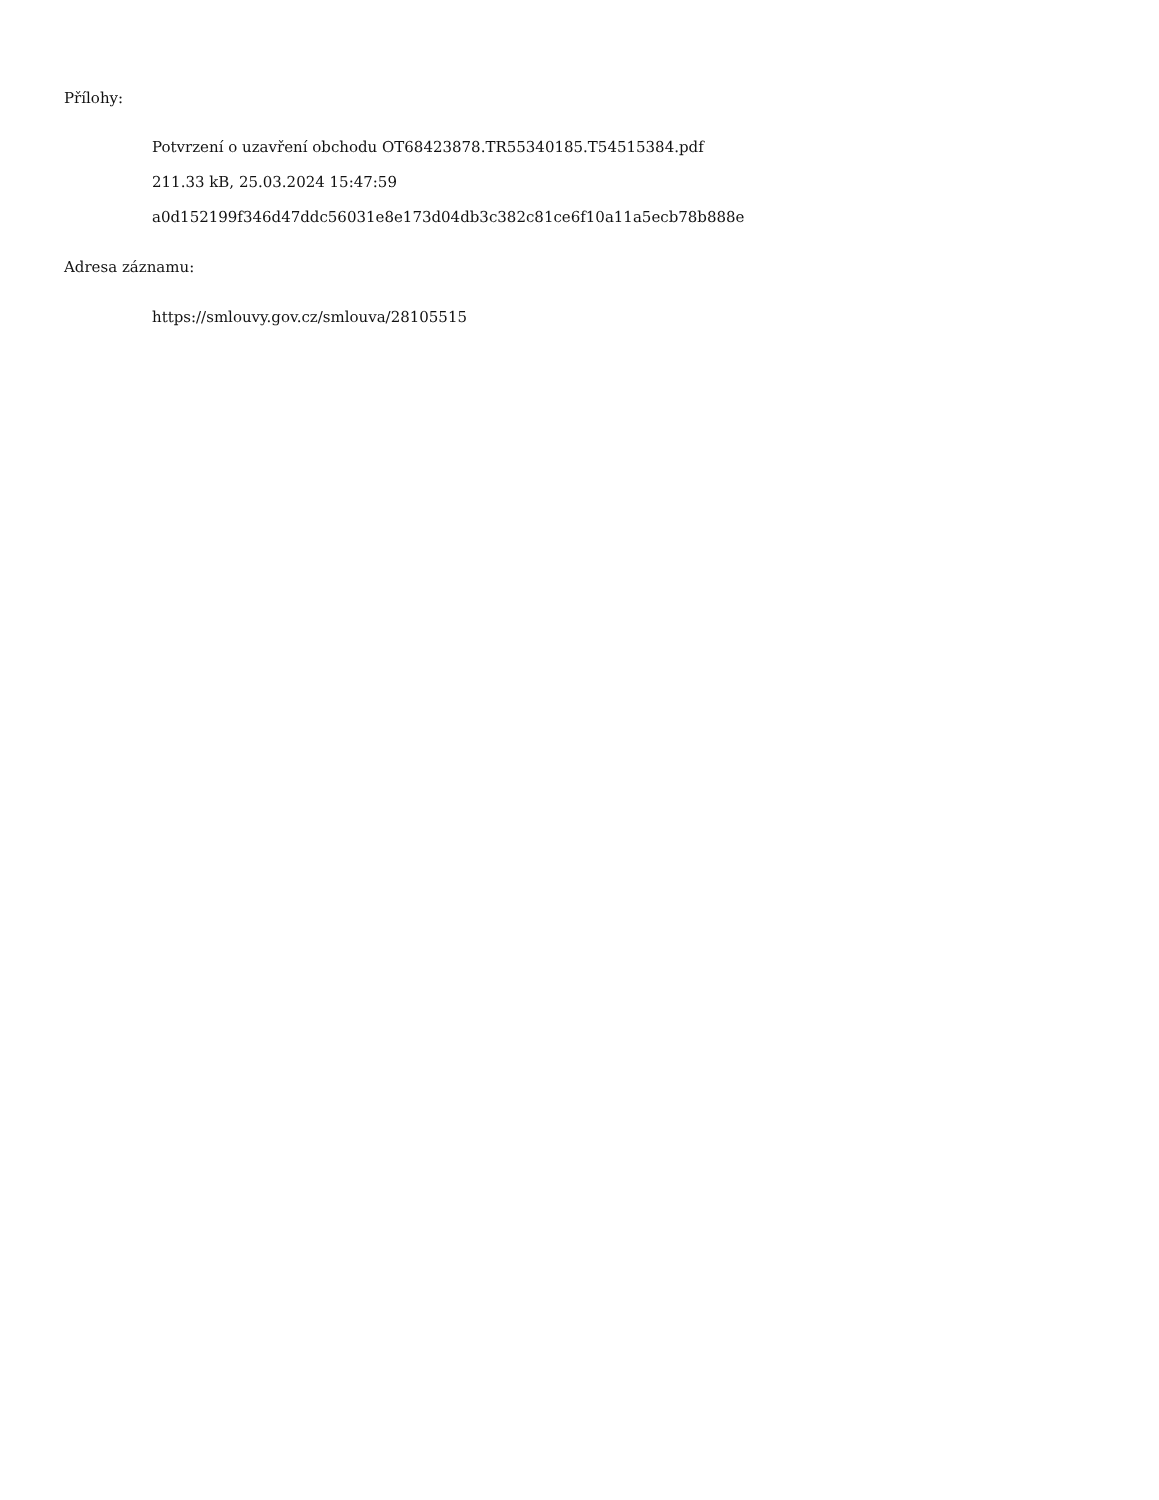Přílohy:
Potvrzení o uzavření obchodu OT68423878.TR55340185.T54515384.pdf
211.33 kB, 25.03.2024 15:47:59
a0d152199f346d47ddc56031e8e173d04db3c382c81ce6f10a11a5ecb78b888e
Adresa záznamu:
https://smlouvy.gov.cz/smlouva/28105515